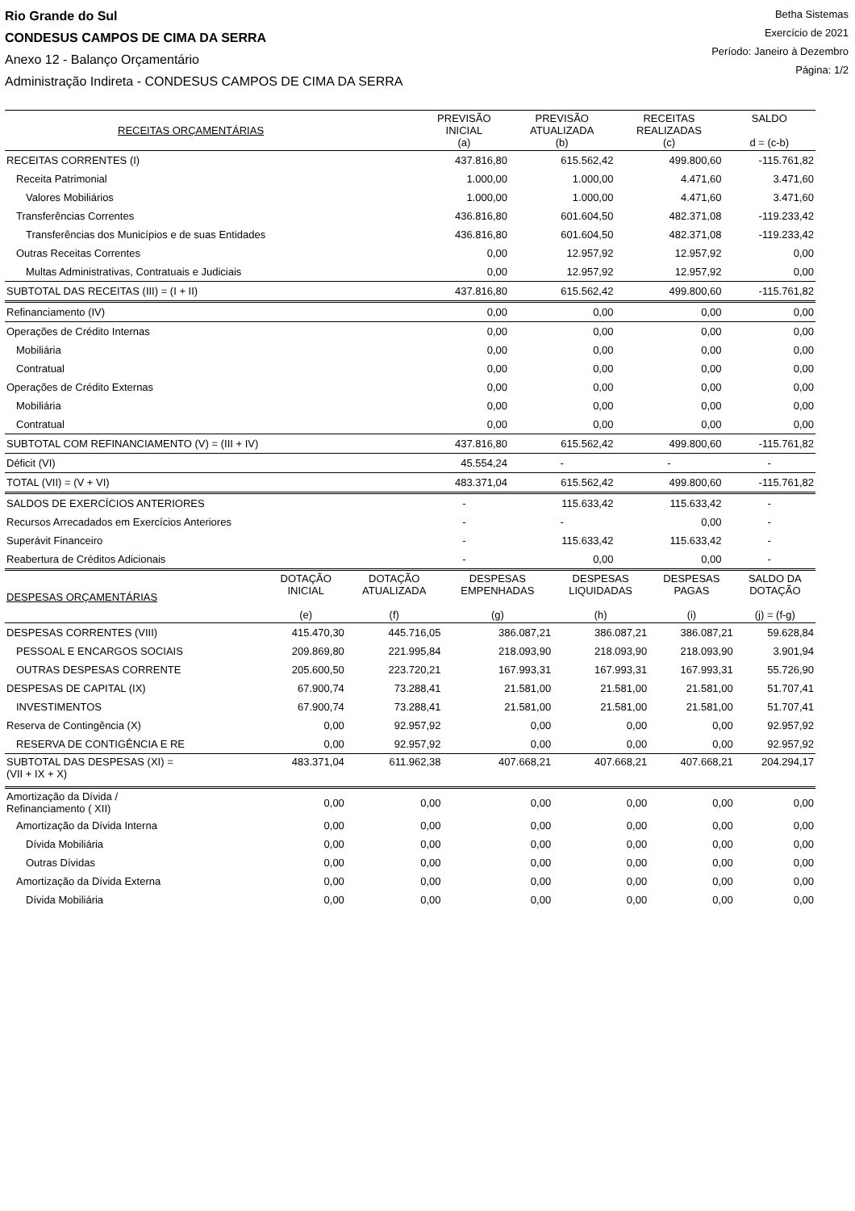Rio Grande do Sul
CONDESUS CAMPOS DE CIMA DA SERRA
Anexo 12 - Balanço Orçamentário
Administração Indireta - CONDESUS CAMPOS DE CIMA DA SERRA
Betha Sistemas
Exercício de 2021
Período: Janeiro à Dezembro
Página: 1/2
| RECEITAS ORÇAMENTÁRIAS | PREVISÃO INICIAL (a) | PREVISÃO ATUALIZADA (b) | RECEITAS REALIZADAS (c) | SALDO d = (c-b) |
| --- | --- | --- | --- | --- |
| RECEITAS CORRENTES (I) | 437.816,80 | 615.562,42 | 499.800,60 | -115.761,82 |
| Receita Patrimonial | 1.000,00 | 1.000,00 | 4.471,60 | 3.471,60 |
| Valores Mobiliários | 1.000,00 | 1.000,00 | 4.471,60 | 3.471,60 |
| Transferências Correntes | 436.816,80 | 601.604,50 | 482.371,08 | -119.233,42 |
| Transferências dos Municípios e de suas Entidades | 436.816,80 | 601.604,50 | 482.371,08 | -119.233,42 |
| Outras Receitas Correntes | 0,00 | 12.957,92 | 12.957,92 | 0,00 |
| Multas Administrativas, Contratuais e Judiciais | 0,00 | 12.957,92 | 12.957,92 | 0,00 |
| SUBTOTAL DAS RECEITAS (III) = (I + II) | 437.816,80 | 615.562,42 | 499.800,60 | -115.761,82 |
| Refinanciamento (IV) | 0,00 | 0,00 | 0,00 | 0,00 |
| Operações de Crédito Internas | 0,00 | 0,00 | 0,00 | 0,00 |
| Mobiliária | 0,00 | 0,00 | 0,00 | 0,00 |
| Contratual | 0,00 | 0,00 | 0,00 | 0,00 |
| Operações de Crédito Externas | 0,00 | 0,00 | 0,00 | 0,00 |
| Mobiliária | 0,00 | 0,00 | 0,00 | 0,00 |
| Contratual | 0,00 | 0,00 | 0,00 | 0,00 |
| SUBTOTAL COM REFINANCIAMENTO (V) = (III + IV) | 437.816,80 | 615.562,42 | 499.800,60 | -115.761,82 |
| Déficit (VI) | 45.554,24 | - | - | - |
| TOTAL (VII) = (V + VI) | 483.371,04 | 615.562,42 | 499.800,60 | -115.761,82 |
| SALDOS DE EXERCÍCIOS ANTERIORES | - | 115.633,42 | 115.633,42 | - |
| Recursos Arrecadados em Exercícios Anteriores | - | - | 0,00 | - |
| Superávit Financeiro | - | 115.633,42 | 115.633,42 | - |
| Reabertura de Créditos Adicionais | - | 0,00 | 0,00 | - |
| DESPESAS ORÇAMENTÁRIAS | DOTAÇÃO INICIAL (e) | DOTAÇÃO ATUALIZADA (f) | DESPESAS EMPENHADAS (g) | DESPESAS LIQUIDADAS (h) | DESPESAS PAGAS (i) | SALDO DA DOTAÇÃO (j) = (f-g) |
| --- | --- | --- | --- | --- | --- | --- |
| DESPESAS CORRENTES (VIII) | 415.470,30 | 445.716,05 | 386.087,21 | 386.087,21 | 386.087,21 | 59.628,84 |
| PESSOAL E ENCARGOS SOCIAIS | 209.869,80 | 221.995,84 | 218.093,90 | 218.093,90 | 218.093,90 | 3.901,94 |
| OUTRAS DESPESAS CORRENTE | 205.600,50 | 223.720,21 | 167.993,31 | 167.993,31 | 167.993,31 | 55.726,90 |
| DESPESAS DE CAPITAL (IX) | 67.900,74 | 73.288,41 | 21.581,00 | 21.581,00 | 21.581,00 | 51.707,41 |
| INVESTIMENTOS | 67.900,74 | 73.288,41 | 21.581,00 | 21.581,00 | 21.581,00 | 51.707,41 |
| Reserva de Contingência (X) | 0,00 | 92.957,92 | 0,00 | 0,00 | 0,00 | 92.957,92 |
| RESERVA DE CONTIGÊNCIA E RE | 0,00 | 92.957,92 | 0,00 | 0,00 | 0,00 | 92.957,92 |
| SUBTOTAL DAS DESPESAS (XI) = (VII + IX + X) | 483.371,04 | 611.962,38 | 407.668,21 | 407.668,21 | 407.668,21 | 204.294,17 |
| Amortização da Dívida / Refinanciamento ( XII) | 0,00 | 0,00 | 0,00 | 0,00 | 0,00 | 0,00 |
| Amortização da Dívida Interna | 0,00 | 0,00 | 0,00 | 0,00 | 0,00 | 0,00 |
| Dívida Mobiliária | 0,00 | 0,00 | 0,00 | 0,00 | 0,00 | 0,00 |
| Outras Dívidas | 0,00 | 0,00 | 0,00 | 0,00 | 0,00 | 0,00 |
| Amortização da Dívida Externa | 0,00 | 0,00 | 0,00 | 0,00 | 0,00 | 0,00 |
| Dívida Mobiliária | 0,00 | 0,00 | 0,00 | 0,00 | 0,00 | 0,00 |